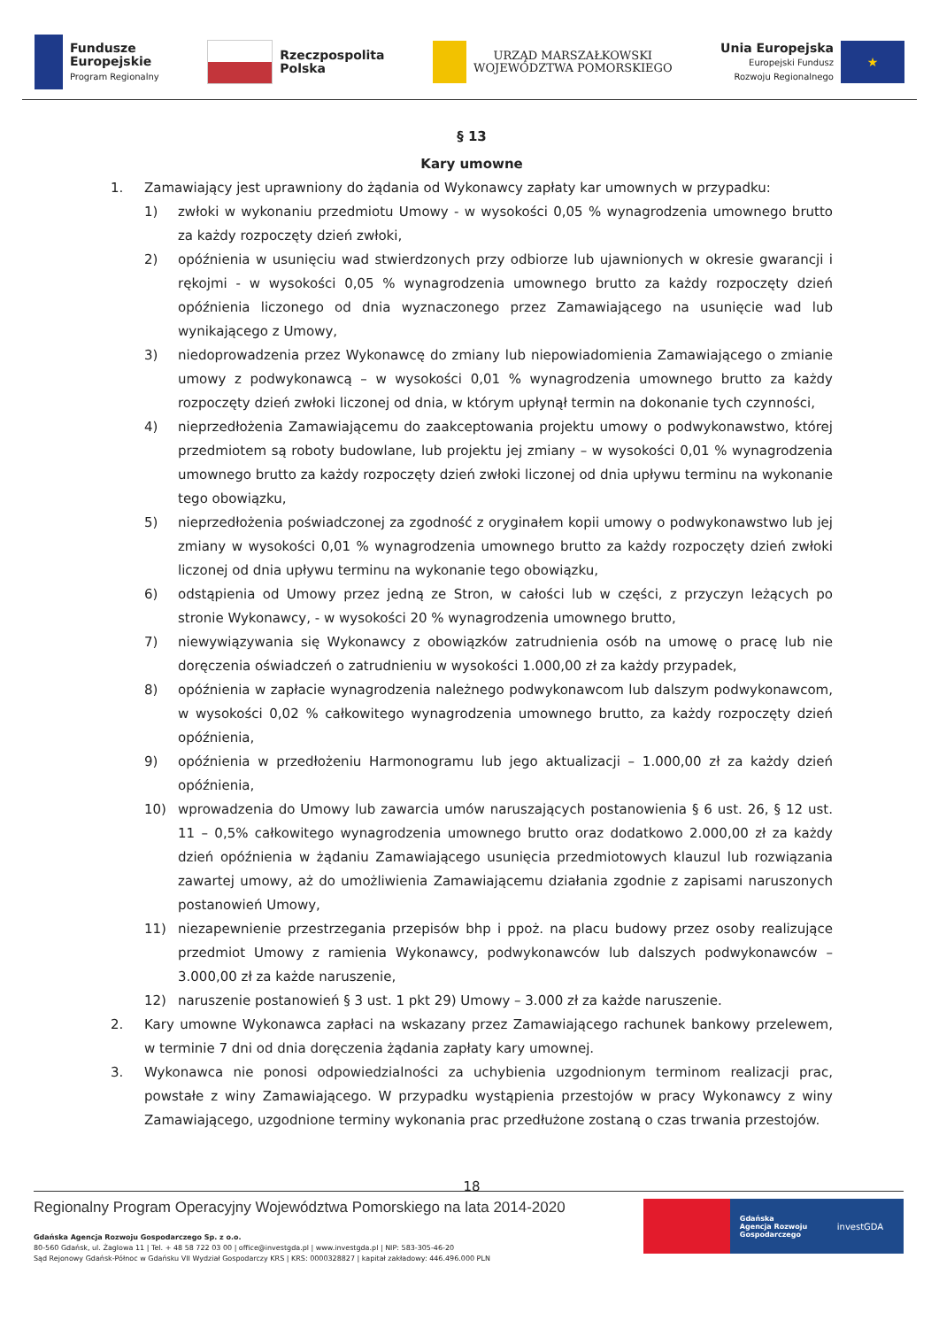Fundusze
Europejskie
Program Regionalny
Rzeczpospolita
Polska
URZĄD MARSZAŁKOWSKI
WOJEWÓDZTWA POMORSKIEGO
Unia Europejska
Europejski Fundusz
Rozwoju Regionalnego
★
§ 13
Kary umowne
1. Zamawiający jest uprawniony do żądania od Wykonawcy zapłaty kar umownych w przypadku:
1) zwłoki w wykonaniu przedmiotu Umowy - w wysokości 0,05 % wynagrodzenia umownego brutto za każdy rozpoczęty dzień zwłoki,
2) opóźnienia w usunięciu wad stwierdzonych przy odbiorze lub ujawnionych w okresie gwarancji i rękojmi - w wysokości 0,05 % wynagrodzenia umownego brutto za każdy rozpoczęty dzień opóźnienia liczonego od dnia wyznaczonego przez Zamawiającego na usunięcie wad lub wynikającego z Umowy,
3) niedoprowadzenia przez Wykonawcę do zmiany lub niepowiadomienia Zamawiającego o zmianie umowy z podwykonawcą – w wysokości 0,01 % wynagrodzenia umownego brutto za każdy rozpoczęty dzień zwłoki liczonej od dnia, w którym upłynął termin na dokonanie tych czynności,
4) nieprzedłożenia Zamawiającemu do zaakceptowania projektu umowy o podwykonawstwo, której przedmiotem są roboty budowlane, lub projektu jej zmiany – w wysokości 0,01 % wynagrodzenia umownego brutto za każdy rozpoczęty dzień zwłoki liczonej od dnia upływu terminu na wykonanie tego obowiązku,
5) nieprzedłożenia poświadczonej za zgodność z oryginałem kopii umowy o podwykonawstwo lub jej zmiany w wysokości 0,01 % wynagrodzenia umownego brutto za każdy rozpoczęty dzień zwłoki liczonej od dnia upływu terminu na wykonanie tego obowiązku,
6) odstąpienia od Umowy przez jedną ze Stron, w całości lub w części, z przyczyn leżących po stronie Wykonawcy, - w wysokości 20 % wynagrodzenia umownego brutto,
7) niewywiązywania się Wykonawcy z obowiązków zatrudnienia osób na umowę o pracę lub nie doręczenia oświadczeń o zatrudnieniu w wysokości 1.000,00 zł za każdy przypadek,
8) opóźnienia w zapłacie wynagrodzenia należnego podwykonawcom lub dalszym podwykonawcom, w wysokości 0,02 % całkowitego wynagrodzenia umownego brutto, za każdy rozpoczęty dzień opóźnienia,
9) opóźnienia w przedłożeniu Harmonogramu lub jego aktualizacji – 1.000,00 zł za każdy dzień opóźnienia,
10) wprowadzenia do Umowy lub zawarcia umów naruszających postanowienia § 6 ust. 26, § 12 ust. 11 – 0,5% całkowitego wynagrodzenia umownego brutto oraz dodatkowo 2.000,00 zł za każdy dzień opóźnienia w żądaniu Zamawiającego usunięcia przedmiotowych klauzul lub rozwiązania zawartej umowy, aż do umożliwienia Zamawiającemu działania zgodnie z zapisami naruszonych postanowień Umowy,
11) niezapewnienie przestrzegania przepisów bhp i ppoż. na placu budowy przez osoby realizujące przedmiot Umowy z ramienia Wykonawcy, podwykonawców lub dalszych podwykonawców – 3.000,00 zł za każde naruszenie,
12) naruszenie postanowień § 3 ust. 1 pkt 29) Umowy – 3.000 zł za każde naruszenie.
2. Kary umowne Wykonawca zapłaci na wskazany przez Zamawiającego rachunek bankowy przelewem, w terminie 7 dni od dnia doręczenia żądania zapłaty kary umownej.
3. Wykonawca nie ponosi odpowiedzialności za uchybienia uzgodnionym terminom realizacji prac, powstałe z winy Zamawiającego. W przypadku wystąpienia przestojów w pracy Wykonawcy z winy Zamawiającego, uzgodnione terminy wykonania prac przedłużone zostaną o czas trwania przestojów.
18
Regionalny Program Operacyjny Województwa Pomorskiego na lata 2014-2020
Gdańska Agencja Rozwoju Gospodarczego Sp. z o.o.
80-560 Gdańsk, ul. Żaglowa 11 | Tel. + 48 58 722 03 00 | office@investgda.pl | www.investgda.pl | NIP: 583-305-46-20
Sąd Rejonowy Gdańsk-Północ w Gdańsku VII Wydział Gospodarczy KRS | KRS: 0000328827 | kapitał zakładowy: 446.496.000 PLN
Gdańska
Agencja Rozwoju
Gospodarczego
investGDA